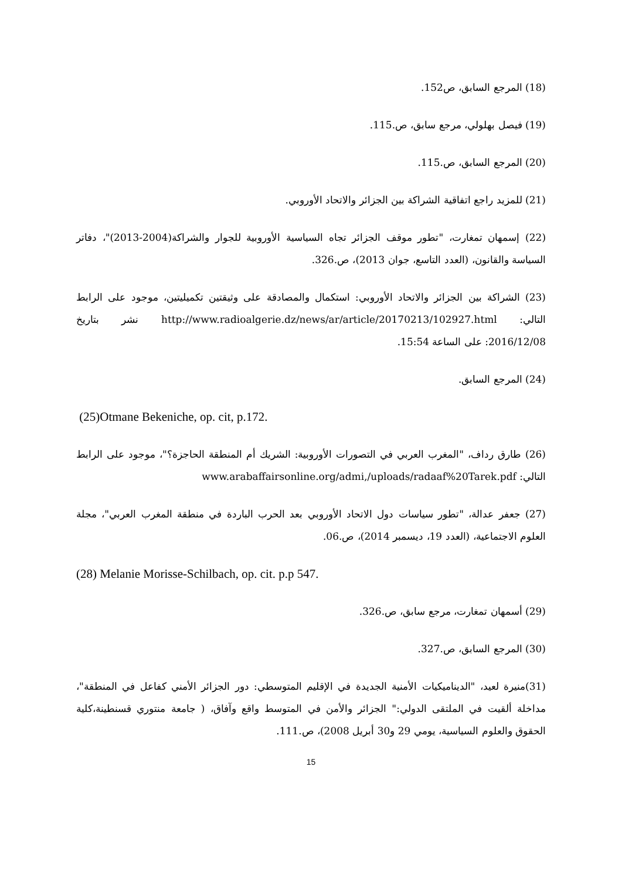(18) المرجع السابق، ص152.
(19) فيصل بهلولي، مرجع سابق، ص.115.
(20) المرجع السابق، ص.115.
(21) للمزيد راجع اتفاقية الشراكة بين الجزائر والاتحاد الأوروبي.
(22) إسمهان تمغارت، "تطور موقف الجزائر تجاه السياسية الأوروبية للجوار والشراكة(2004-2013)"، دفاتر السياسة والقانون، (العدد التاسع، جوان 2013)، ص.326.
(23) الشراكة بين الجزائر والاتحاد الأوروبي: استكمال والمصادقة على وثيقتين تكميليتين، موجود على الرابط التالي: http://www.radioalgerie.dz/news/ar/article/20170213/102927.html نشر بتاريخ 2016/12/08: على الساعة 15:54.
(24) المرجع السابق.
(25)Otmane Bekeniche, op. cit, p.172.
(26) طارق رداف، "المغرب العربي في التصورات الأوروبية: الشريك أم المنطقة الحاجزة؟"، موجود على الرابط التالي: www.arabaffairsonline.org/admi,/uploads/radaaf%20Tarek.pdf
(27) جعفر عدالة، "تطور سياسات دول الاتحاد الأوروبي بعد الحرب الباردة في منطقة المغرب العربي"، مجلة العلوم الاجتماعية، (العدد 19، ديسمبر 2014)، ص.06.
(28) Melanie Morisse-Schilbach, op. cit. p.p 547.
(29) أسمهان تمغارت، مرجع سابق، ص.326.
(30) المرجع السابق، ص.327.
(31)منيرة لعيد، "الديناميكيات الأمنية الجديدة في الإقليم المتوسطي: دور الجزائر الأمني كفاعل في المنطقة"، مداخلة ألقيت في الملتقى الدولي:" الجزائر والأمن في المتوسط واقع وآفاق، ( جامعة منتوري قسنطينة،كلية الحقوق والعلوم السياسية، يومي 29 و30 أبريل 2008)، ص.111.
15